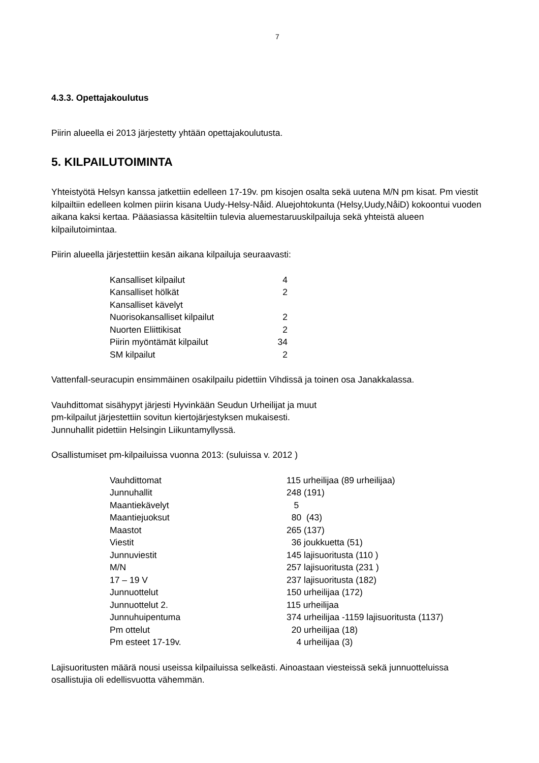7
4.3.3. Opettajakoulutus
Piirin alueella ei 2013 järjestetty yhtään opettajakoulutusta.
5. KILPAILUTOIMINTA
Yhteistyötä Helsyn kanssa jatkettiin edelleen 17-19v. pm kisojen osalta sekä uutena M/N pm kisat. Pm viestit kilpailtiin edelleen kolmen piirin kisana Uudy-Helsy-Nåid. Aluejohtokunta (Helsy,Uudy,NåiD) kokoontui vuoden aikana kaksi kertaa. Pääasiassa käsiteltiin tulevia aluemestaruuskilpailuja sekä yhteistä alueen kilpailutoimintaa.
Piirin alueella järjestettiin kesän aikana kilpailuja seuraavasti:
| Kansalliset kilpailut | 4 |
| Kansalliset hölkät | 2 |
| Kansalliset kävelyt | |
| Nuorisokansalliset kilpailut | 2 |
| Nuorten Eliittikisat | 2 |
| Piirin myöntämät kilpailut | 34 |
| SM kilpailut | 2 |
Vattenfall-seuracupin ensimmäinen osakilpailu pidettiin Vihdissä ja toinen osa Janakkalassa.
Vauhdittomat sisähypyt järjesti Hyvinkään Seudun Urheilijat ja muut
pm-kilpailut järjestettiin sovitun kiertojärjestyksen mukaisesti.
Junnuhallit pidettiin Helsingin Liikuntamyllyssä.
Osallistumiset pm-kilpailuissa vuonna 2013: (suluissa v. 2012 )
| Vauhdittomat | 115 urheilijaa (89 urheilijaa) |
| Junnuhallit | 248 (191) |
| Maantiekävelyt | 5 |
| Maantiejuoksut | 80 (43) |
| Maastot | 265 (137) |
| Viestit | 36 joukkuetta (51) |
| Junnuviestit | 145 lajisuoritusta (110 ) |
| M/N | 257 lajisuoritusta (231 ) |
| 17 – 19 V | 237 lajisuoritusta (182) |
| Junnuottelut | 150 urheilijaa (172) |
| Junnuottelut 2. | 115 urheilijaa |
| Junnuhuipentuma | 374 urheilijaa -1159 lajisuoritusta (1137) |
| Pm ottelut | 20 urheilijaa (18) |
| Pm esteet 17-19v. | 4 urheilijaa (3) |
Lajisuoritusten määrä nousi useissa kilpailuissa selkeästi. Ainoastaan viesteissä sekä junnuotteluissa osallistujia oli edellisvuotta vähemmän.